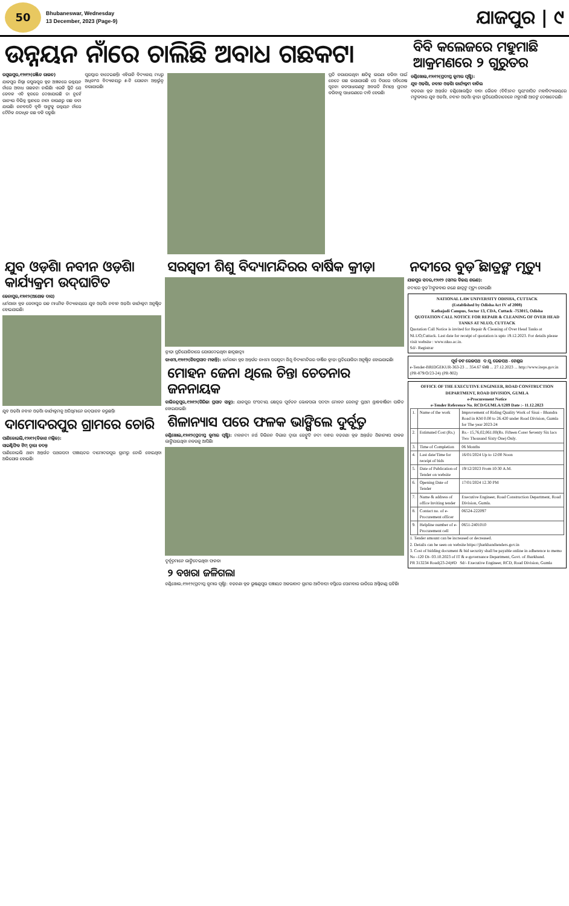50
Bhubaneswar, Wednesday
13 December, 2023 (Page-9)
ଯାଜପୁର | ୯
ଉନ୍ନୟନ ନାଁରେ ଚାଲିଛି ଅବାଧ ଗଛକଟା
ରସୁଲପୁର,୧୨ା୧୨(ରଞ୍ଜିତ ରାଉତ)
ଯାଜପୁର ଜିଲ୍ଲା ରସୁଲପୁର ବ୍ଲକ ଅଞ୍ଚଳରେ ଉନ୍ନୟନ ନାଁରେ ଅବାଧ ଗଛକଟା ଚାଲିଛି। ଏଭଳି ସ୍ଥିତି ଯେ କେବଳ ଏହି ବ୍ଲକରେ ଦେଖାଯାଉଛି ତା ନୁହେଁ ରାଜ୍ୟର ବିଭିନ୍ନ ସ୍ଥାନରେ ନାନା କାରଣରୁ ଗଛ କଟା ଯାଉଛି। ଜନବସତି ବୃଦ୍ଧି ସାଙ୍ଗକୁ ଉନ୍ନୟନ ନାଁରେ ଦୈନିକ ଶତାଧିକ ଗଛ ବଳି ପଡୁଛି।
ପୁରସ୍କାର ହାତେଇଛନ୍ତି। ଏହିଭଳି ବିଦ୍ୟାଳୟ ମଧ୍ୟରୁ ଅଧିକାଂଶ ବିଦ୍ୟାଳୟରୁ ୫-ଟି ଯୋଜନା ଅନ୍ତର୍ଭୁକ୍ତ କରାଯାଉଛି।
ପ୍ରତି କରାଯାଉଥିବା କ୍ଷତିକୁ ଭରଣା କରିବା ପାଇଁ କେତେ ଗଛ ଲଗାଯାଉଛି ସେ ଦିଗରେ ସବିଶେଷ ସୂଚନା ଜନସାଧାରଣଙ୍କ ଅବଗତି ନିମନ୍ତେ ପ୍ରଦାନ କରିବାକୁ ସାଧାରଣରେ ଦାବି ହେଉଛି।
ବିବି କଲେଜରେ ମହୁମାଛି ଆକ୍ରମଣରେ ୨ ଗୁରୁତର
ଚଣ୍ଡିଖୋଲ,୧୨ା୧୨(ପ୍ରଦୀପ୍ତ କୁମାର ପୃଷ୍ଟି):
ଯୁବ ଓଡ଼ିଶା, ନବୀନ ଓଡ଼ିଶା କାର୍ଯ୍ୟକ୍ରମ ବାତିଲ
ବଡ଼ଚଣା ବ୍ଲକ ଅନ୍ତର୍ଗତ ଚଣ୍ଡିଖୋଲସ୍ଥିତ ବାବା ଭୈରବ (ବିବି)ନନ୍ଦ ସ୍ୱୟଂଶାସିତ ମହାବିଦ୍ୟାଳୟରେ ମଙ୍ଗଳବାର ଯୁବ ଓଡ଼ିଶା, ନବୀନ ଓଡ଼ିଶା କ୍ରୀଡ଼ା ପ୍ରତିଯୋଗିତାବେଳେ ମହୁମାଛି ଆତଙ୍କ ଦେଖାଦେଇଛି।
ଯୁବ ଓଡ଼ିଶା ନବୀନ ଓଡ଼ିଶା କାର୍ଯ୍ୟକ୍ରମ ଉଦ୍‌ଘାଟିତ
ଜେନାପୁର,୧୨ା୧୨(ଅଶୋକ ଦାସ)
ଧର୍ମଶାଳା ବ୍ଲକ ଜେନାପୁର ଉଚ୍ଚ ମାଧ୍ୟମିକ ବିଦ୍ୟାଳୟରେ ଯୁବ ଓଡ଼ିଶା ନବୀନ ଓଡ଼ିଶା କାର୍ଯ୍ୟକ୍ରମ ଅନୁଷ୍ଠିତ ହୋଇଯାଇଛି।
ଯୁବ ଓଡ଼ିଶା ନବୀନ ଓଡ଼ିଶା କାର୍ଯ୍ୟକ୍ରମକୁ ଅତିଥିମାନେ ଉଦ୍‌ଘାଟନ କରୁଛନ୍ତି।
ଦାମୋଦରପୁର ଗ୍ରାମରେ ଚୋରି
ପାଣିକୋଇଲି,୧୨ା୧୨(ବିକାଶ ମଲ୍ଲିକ):
ସାଇଣ୍ଟିଫିକ ଟିମ୍ ଦ୍ୱାରା ତଦନ୍ତ
ପାଣିକୋଇଲି ଥାନା ଅନ୍ତର୍ଗତ ପଥରପଦା ପଞ୍ଚାୟତର ଦାମୋଦରପୁର ଗ୍ରାମରୁ ଚୋରି ହୋଇଥିବା ଅଭିଯୋଗ ହୋଇଛି।
ସରସ୍ୱତୀ ଶିଶୁ ବିଦ୍ୟାମନ୍ଦିରର ବାର୍ଷିକ କ୍ରୀଡ଼ା
କ୍ରୀଡ଼ା ପ୍ରତିଯୋଗିତାରେ ଯୋଗଦେଇଥିବା ଛାତ୍ରଛାତ୍ରୀ।
କାଏମା,୧୨ା୧୨(ଶିବପ୍ରସାଦ ମହାନ୍ତି): ଧର୍ମଶାଳା ବ୍ଲକ ଅନ୍ତର୍ଗତ କାଏମା ସରସ୍ୱତୀ ଶିଶୁ ବିଦ୍ୟାମନ୍ଦିରର ବାର୍ଷିକ କ୍ରୀଡ଼ା ପ୍ରତିଯୋଗିତା ଅନୁଷ୍ଠିତ ହୋଇଯାଇଛି।
ମୋହନ ଜେନା ଥିଲେ ଚିନ୍ତା ଚେତନାର ଜନନାୟକ
ବାଲିଚନ୍ଦ୍ରପୁର,୧୨ା୧୨(ଗିରିଜା ପ୍ରସାଦ ସାହୁ): ଯାଜପୁର ସଂସଦୀୟ କ୍ଷେତ୍ରର ପୂର୍ବତନ ଲୋକସଭା ସଦସ୍ୟ ମୋହନ ଜେନାଙ୍କ ପ୍ରଥମ ଶ୍ରାଦ୍ଧବାର୍ଷିକୀ ପାଳିତ ହୋଇଯାଇଛି।
ଶିଳାନ୍ୟାସ ପରେ ଫଳକ ଭାଙ୍ଗିଲେ ଦୁର୍ବୃତ୍ତ
ଚଣ୍ଡିଖୋଲ,୧୨ା୧୨(ପ୍ରଦୀପ୍ତ କୁମାର ପୃଷ୍ଟି): ମହାନଦୀ ନର୍ଥ ଡିଭିଜନ ବିଭାଗ ଦ୍ୱାରା ଗେଙ୍ଗୁଟି ନଦୀ ବନ୍ଧର ବଡ଼ଚଣା ବ୍ଲକ ଅନ୍ତର୍ଗତ ଶିଳାନ୍ୟାସ ଫଳକ ଭାଙ୍ଗିଯାଇଥିବା ନଜରକୁ ଆସିଛି।
ଦୁର୍ବୃତ୍ତମାନେ ଭାଙ୍ଗିଦେଇଥିବା ଫଳକ।
୨ ବଖରା ଜଳିଗଲା
ଚଣ୍ଡିଖୋଲ,୧୨ା୧୨(ପ୍ରଦୀପ୍ତ କୁମାର ପୃଷ୍ଟି): ବଡ଼ଚଣା ବ୍ଲକ ଭୁଷଣ୍ଡପୁର ପଞ୍ଚାୟତ ଅକରାବାଦ ଗ୍ରାମର ଆଦିବାସୀ ବସ୍ତିରେ ସୋମବାର ରାତିରେ ଅଗ୍ନିକାଣ୍ଡ ଘଟିଛି।
ନଦୀରେ ବୁଡ଼ି ଛାତ୍ରଙ୍କ ମୃତ୍ୟୁ
ଯାଜପୁର ସଦର,୧୨ା୧୨ (ସମର ବିଜୟ ଶରଣ):
ନଦୀରେ ବୁଡ଼ି ମଙ୍ଗଳବାର ଜଣେ ଛାତ୍ରଙ୍କ ମୃତ୍ୟୁ ହୋଇଛି।
NATIONAL LAW UNIVERSITY ODISHA, CUTTACK
(Established by Odisha Act IV of 2008)
Kathajodi Campus, Sector 13, CDA, Cuttack -753015, Odisha
QUOTATION CALL NOTICE FOR REPAIR & CLEANING OF OVER HEAD TANKS AT NLUO, CUTTACK
Quotation Call Notice is invited for Repair & Cleaning of Over Head Tanks at NLUO,Cuttack. Last date for receipt of quotation is upto 19.12.2023. For details please visit website : www.nluo.ac.in.
Sd/- Registrar
ପୂର୍ବ ତଟ ରେଳପଥ ଦ.ପୂ. ରେଳପଥ - ଟେଣ୍ଡର
e-Tender-BRIDGEKUR-363-23 ... 354.67 ଲକ୍ଷ ... 27.12.2023 ... http://www.ireps.gov.in (PR-879/O/23-24) (PR-902)
OFFICE OF THE EXECUTIVE ENGINEER, ROAD CONSTRUCTION DEPARTMENT, ROAD DIVISION, GUMLA
e-Procurement Notice
e-Tender Reference No. RCD/GUMLA/1289 Date :- 11.12.2023
| 1. | Name of the work | Improvement of Riding Quality Work of Sisai - Bhandra Road in KM 0.00 to 26.420 under Road Division, Gumla for The year 2023-24 |
| 2. | Estimated Cost (Rs.) | Rs.- 15,76,02,061.00(Rs. Fifteen Corer Seventy Six lacs Two Thousand Sixty One) Only. |
| 3. | Time of Completion | 06 Months |
| 4. | Last date/Time for receipt of bids | 16/01/2024 Up to 12:00 Noon |
| 5. | Date of Publication of Tender on website | 19/12/2023 From 10:30 A.M. |
| 6. | Opening Date of Tender | 17/01/2024 12.30 PM |
| 7. | Name & address of office Inviting tender | Executive Engineer, Road Construction Department, Road Division, Gumla. |
| 8. | Contact no. of e-Procurement officer | 06524-222097 |
| 9. | Helpline number of e-Procurement cell | 0651-2401010 |
1. Tender amount can be increased or decreased.
2. Details can be seen on website https://jharkhandtenders.gov.in
3. Cost of bidding document & bid security shall be payable online in adherence to memo No -120 Dt- 03.10.2023 of IT & e-governance Department, Govt. of Jharkhand.
PR 313234 Road(23-24)#D Sd/- Executive Engineer, RCD, Road Division, Gumla